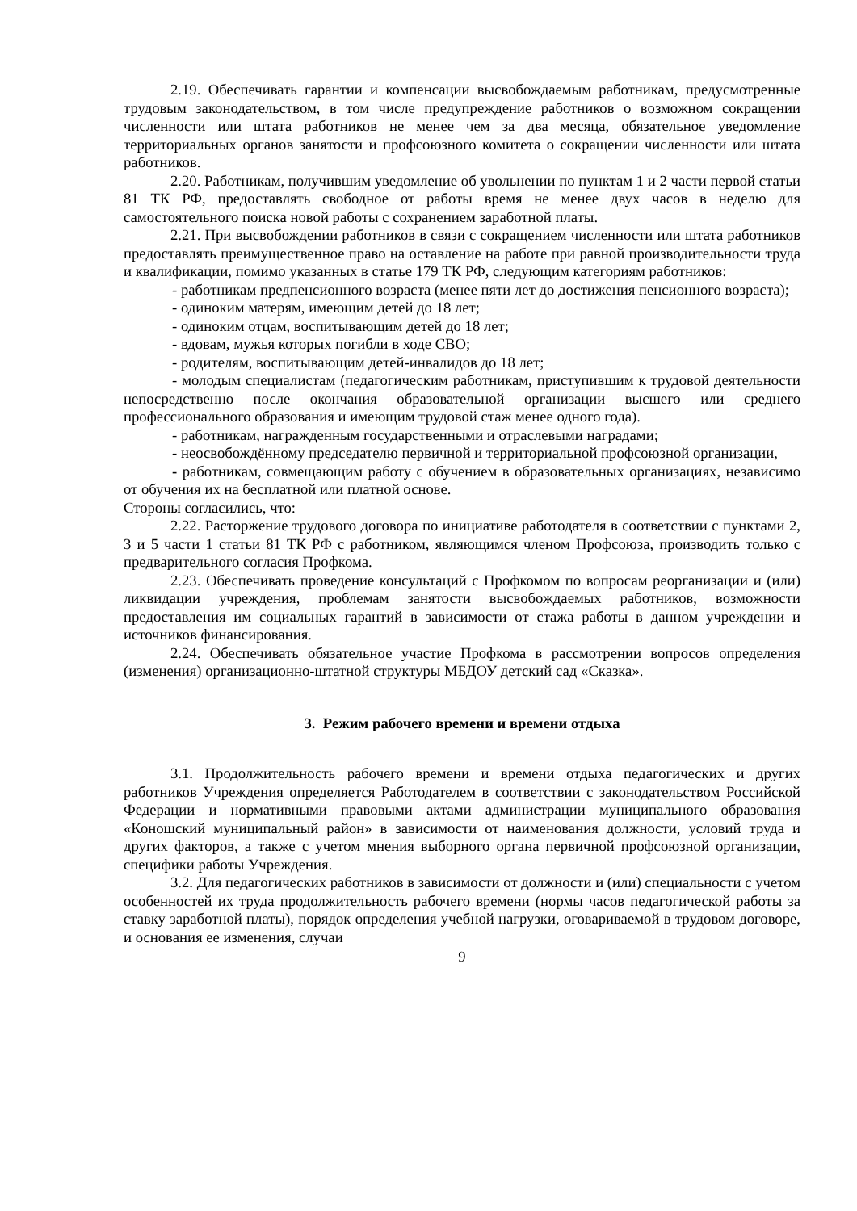2.19. Обеспечивать гарантии и компенсации высвобождаемым работникам, предусмотренные трудовым законодательством, в том числе предупреждение работников о возможном сокращении численности или штата работников не менее чем за два месяца, обязательное уведомление территориальных органов занятости и профсоюзного комитета о сокращении численности или штата работников.
2.20. Работникам, получившим уведомление об увольнении по пунктам 1 и 2 части первой статьи 81 ТК РФ, предоставлять свободное от работы время не менее двух часов в неделю для самостоятельного поиска новой работы с сохранением заработной платы.
2.21. При высвобождении работников в связи с сокращением численности или штата работников предоставлять преимущественное право на оставление на работе при равной производительности труда и квалификации, помимо указанных в статье 179 ТК РФ, следующим категориям работников:
- работникам предпенсионного возраста (менее пяти лет до достижения пенсионного возраста);
- одиноким матерям, имеющим детей до 18 лет;
- одиноким отцам, воспитывающим детей до 18 лет;
- вдовам, мужья которых погибли в ходе СВО;
- родителям, воспитывающим детей-инвалидов до 18 лет;
- молодым специалистам (педагогическим работникам, приступившим к трудовой деятельности непосредственно после окончания образовательной организации высшего или среднего профессионального образования и имеющим трудовой стаж менее одного года).
- работникам, награжденным государственными и отраслевыми наградами;
- неосвобождённому председателю первичной и территориальной профсоюзной организации,
- работникам, совмещающим работу с обучением в образовательных организациях, независимо от обучения их на бесплатной или платной основе.
Стороны согласились, что:
2.22. Расторжение трудового договора по инициативе работодателя в соответствии с пунктами 2, 3 и 5 части 1 статьи 81 ТК РФ с работником, являющимся членом Профсоюза, производить только с предварительного согласия Профкома.
2.23. Обеспечивать проведение консультаций с Профкомом по вопросам реорганизации и (или) ликвидации учреждения, проблемам занятости высвобождаемых работников, возможности предоставления им социальных гарантий в зависимости от стажа работы в данном учреждении и источников финансирования.
2.24. Обеспечивать обязательное участие Профкома в рассмотрении вопросов определения (изменения) организационно-штатной структуры МБДОУ детский сад «Сказка».
3. Режим рабочего времени и времени отдыха
3.1. Продолжительность рабочего времени и времени отдыха педагогических и других работников Учреждения определяется Работодателем в соответствии с законодательством Российской Федерации и нормативными правовыми актами администрации муниципального образования «Коношский муниципальный район» в зависимости от наименования должности, условий труда и других факторов, а также с учетом мнения выборного органа первичной профсоюзной организации, специфики работы Учреждения.
3.2. Для педагогических работников в зависимости от должности и (или) специальности с учетом особенностей их труда продолжительность рабочего времени (нормы часов педагогической работы за ставку заработной платы), порядок определения учебной нагрузки, оговариваемой в трудовом договоре, и основания ее изменения, случаи
9